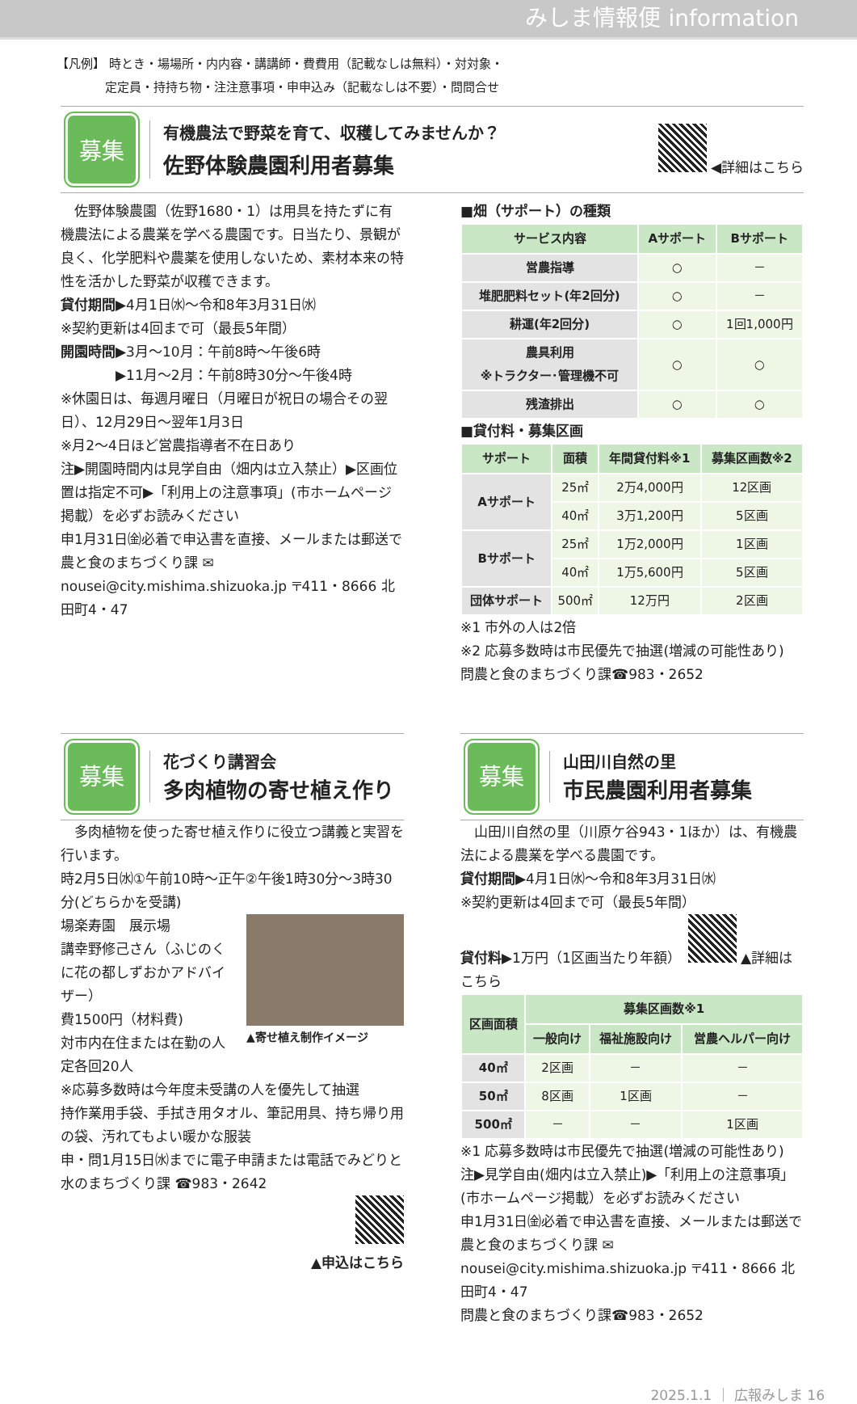みしま情報便 information
【凡例】 時とき・場場所・内内容・講講師・費費用（記載なしは無料）・対対象・
　　　　定定員・持持ち物・注注意事項・申申込み（記載なしは不要）・問問合せ
募集
有機農法で野菜を育て、収穫してみませんか？
佐野体験農園利用者募集
◀詳細はこちら
　佐野体験農園（佐野1680・1）は用具を持たずに有機農法による農業を学べる農園です。日当たり、景観が良く、化学肥料や農薬を使用しないため、素材本来の特性を活かした野菜が収穫できます。
貸付期間▶4月1日㈬～令和8年3月31日㈬
※契約更新は4回まで可（最長5年間）
開園時間▶3月～10月：午前8時～午後6時
　　　　▶11月～2月：午前8時30分～午後4時
※休園日は、毎週月曜日（月曜日が祝日の場合その翌日）、12月29日～翌年1月3日
※月2～4日ほど営農指導者不在日あり
注▶開園時間内は見学自由（畑内は立入禁止）▶区画位置は指定不可▶「利用上の注意事項」(市ホームページ掲載）を必ずお読みください
申1月31日㈮必着で申込書を直接、メールまたは郵送で農と食のまちづくり課 ✉nousei@city.mishima.shizuoka.jp 〒411・8666 北田町4・47
■畑（サポート）の種類
| サービス内容 | Aサポート | Bサポート |
| --- | --- | --- |
| 営農指導 | ○ | － |
| 堆肥肥料セット(年2回分) | ○ | － |
| 耕運(年2回分) | ○ | 1回1,000円 |
| 農具利用 ※トラクター･管理機不可 | ○ | ○ |
| 残渣排出 | ○ | ○ |
■貸付料・募集区画
| サポート | 面積 | 年間貸付料※1 | 募集区画数※2 |
| --- | --- | --- | --- |
| Aサポート | 25㎡ | 2万4,000円 | 12区画 |
| | 40㎡ | 3万1,200円 | 5区画 |
| Bサポート | 25㎡ | 1万2,000円 | 1区画 |
| | 40㎡ | 1万5,600円 | 5区画 |
| 団体サポート | 500㎡ | 12万円 | 2区画 |
※1 市外の人は2倍
※2 応募多数時は市民優先で抽選(増減の可能性あり)
問農と食のまちづくり課☎983・2652
募集
花づくり講習会
多肉植物の寄せ植え作り
　多肉植物を使った寄せ植え作りに役立つ講義と実習を行います。
時2月5日㈬①午前10時～正午②午後1時30分～3時30分(どちらかを受講)
場楽寿園　展示場
講幸野修己さん（ふじのくに花の都しずおかアドバイザー）
費1500円（材料費)
対市内在住または在勤の人
▲寄せ植え制作イメージ
定各回20人
※応募多数時は今年度未受講の人を優先して抽選
持作業用手袋、手拭き用タオル、筆記用具、持ち帰り用の袋、汚れてもよい暖かな服装
申・問1月15日㈬までに電子申請または電話でみどりと水のまちづくり課 ☎983・2642
▲申込はこちら
募集
山田川自然の里
市民農園利用者募集
　山田川自然の里（川原ケ谷943・1ほか）は、有機農法による農業を学べる農園です。
貸付期間▶4月1日㈬～令和8年3月31日㈬
※契約更新は4回まで可（最長5年間）
貸付料▶1万円（1区画当たり年額）　 ▲詳細はこちら
| 区画面積 | 募集区画数※1 | | |
| --- | --- | --- | --- |
| | 一般向け | 福祉施設向け | 営農ヘルパー向け |
| 40㎡ | 2区画 | － | － |
| 50㎡ | 8区画 | 1区画 | － |
| 500㎡ | － | － | 1区画 |
※1 応募多数時は市民優先で抽選(増減の可能性あり)
注▶見学自由(畑内は立入禁止)▶「利用上の注意事項」(市ホームページ掲載）を必ずお読みください
申1月31日㈮必着で申込書を直接、メールまたは郵送で農と食のまちづくり課 ✉nousei@city.mishima.shizuoka.jp 〒411・8666 北田町4・47
問農と食のまちづくり課☎983・2652
2025.1.1 ｜ 広報みしま 16